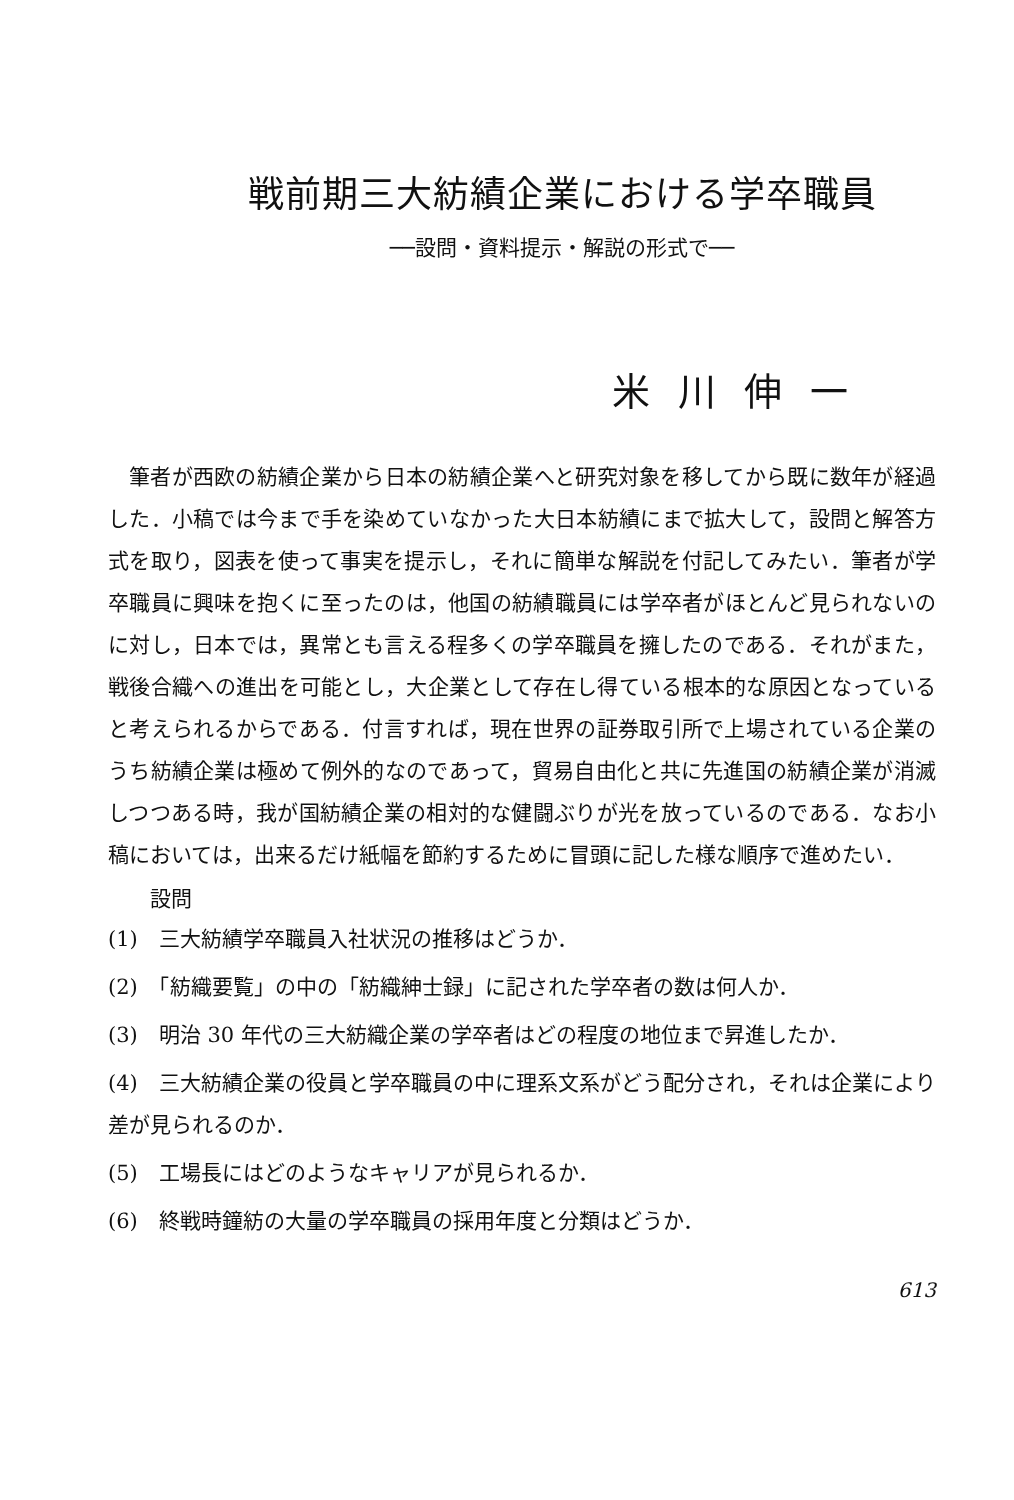戦前期三大紡績企業における学卒職員
──設問・資料提示・解説の形式で──
米川伸一
筆者が西欧の紡績企業から日本の紡績企業へと研究対象を移してから既に数年が経過した．小稿では今まで手を染めていなかった大日本紡績にまで拡大して，設問と解答方式を取り，図表を使って事実を提示し，それに簡単な解説を付記してみたい．筆者が学卒職員に興味を抱くに至ったのは，他国の紡績職員には学卒者がほとんど見られないのに対し，日本では，異常とも言える程多くの学卒職員を擁したのである．それがまた，戦後合織への進出を可能とし，大企業として存在し得ている根本的な原因となっていると考えられるからである．付言すれば，現在世界の証券取引所で上場されている企業のうち紡績企業は極めて例外的なのであって，貿易自由化と共に先進国の紡績企業が消滅しつつある時，我が国紡績企業の相対的な健闘ぶりが光を放っているのである．なお小稿においては，出来るだけ紙幅を節約するために冒頭に記した様な順序で進めたい．
設問
(1)　三大紡績学卒職員入社状況の推移はどうか．
(2)　「紡織要覧」の中の「紡織紳士録」に記された学卒者の数は何人か．
(3)　明治 30 年代の三大紡織企業の学卒者はどの程度の地位まで昇進したか．
(4)　三大紡績企業の役員と学卒職員の中に理系文系がどう配分され，それは企業により差が見られるのか．
(5)　工場長にはどのようなキャリアが見られるか．
(6)　終戦時鐘紡の大量の学卒職員の採用年度と分類はどうか．
613